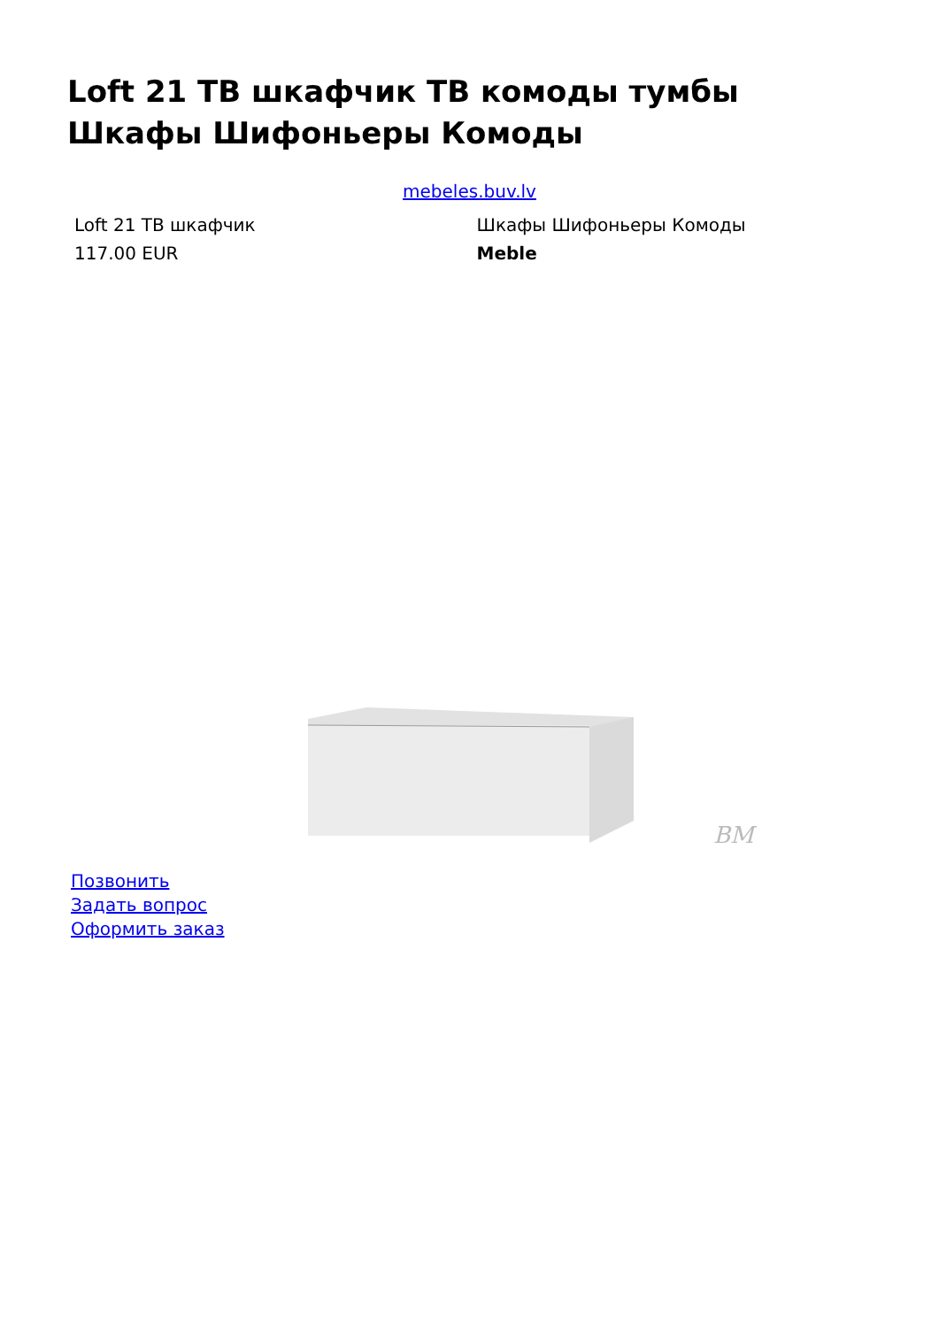Loft 21 ТВ шкафчик ТВ комоды тумбы Шкафы Шифоньеры Комоды
mebeles.buv.lv
| Loft 21 ТВ шкафчик | Шкафы Шифоньеры Комоды |
| 117.00 EUR | Meble |
BM
Позвонить
Задать вопрос
Оформить заказ